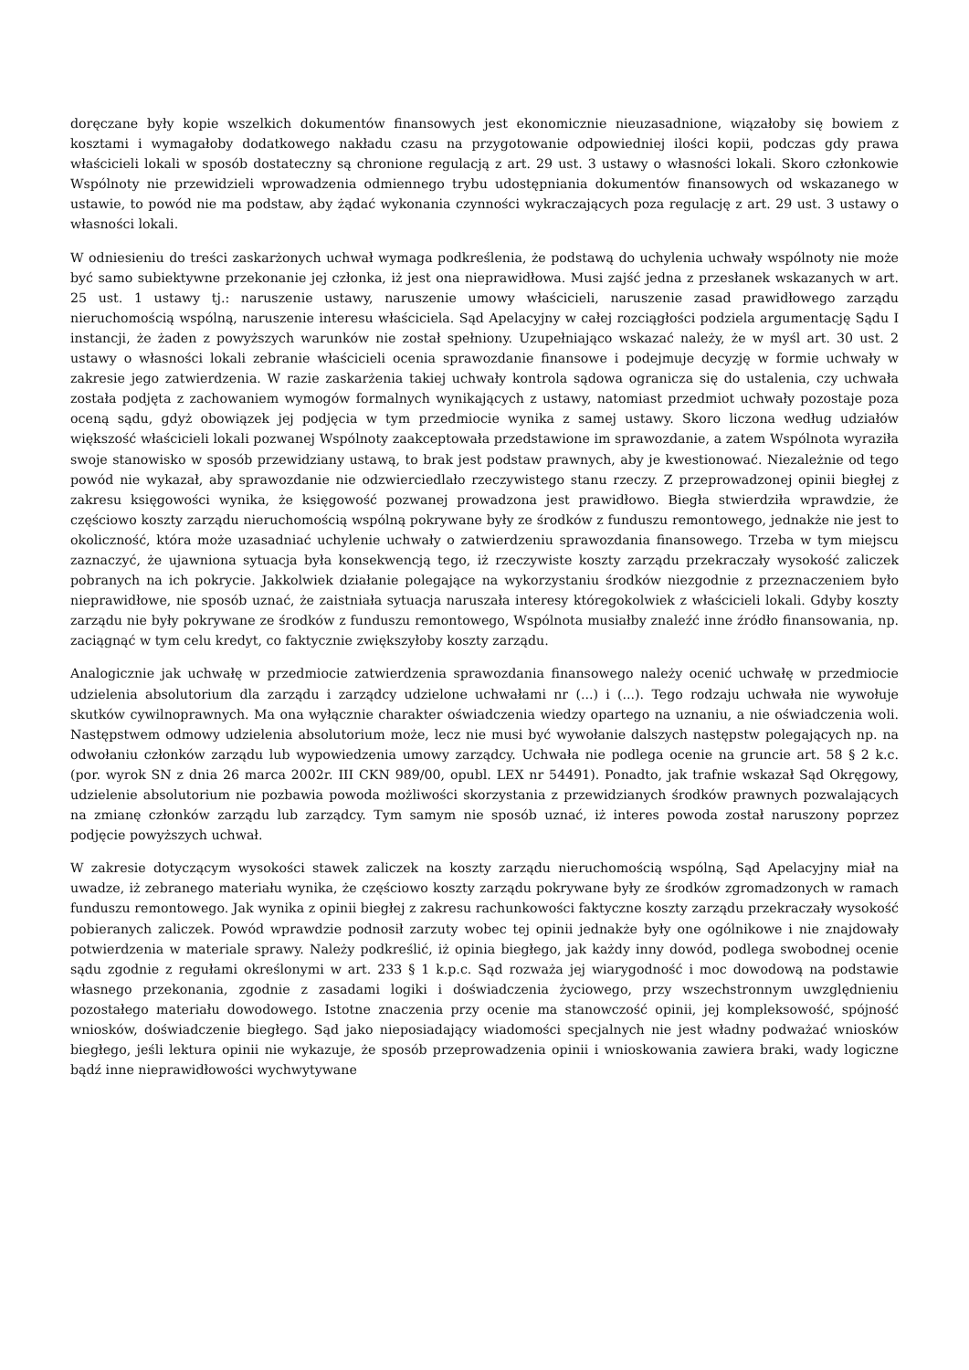doręczane były kopie wszelkich dokumentów finansowych jest ekonomicznie nieuzasadnione, wiązałoby się bowiem z kosztami i wymagałoby dodatkowego nakładu czasu na przygotowanie odpowiedniej ilości kopii, podczas gdy prawa właścicieli lokali w sposób dostateczny są chronione regulacją z art. 29 ust. 3 ustawy o własności lokali. Skoro członkowie Wspólnoty nie przewidzieli wprowadzenia odmiennego trybu udostępniania dokumentów finansowych od wskazanego w ustawie, to powód nie ma podstaw, aby żądać wykonania czynności wykraczających poza regulację z art. 29 ust. 3 ustawy o własności lokali.
W odniesieniu do treści zaskarżonych uchwał wymaga podkreślenia, że podstawą do uchylenia uchwały wspólnoty nie może być samo subiektywne przekonanie jej członka, iż jest ona nieprawidłowa. Musi zajść jedna z przesłanek wskazanych w art. 25 ust. 1 ustawy tj.: naruszenie ustawy, naruszenie umowy właścicieli, naruszenie zasad prawidłowego zarządu nieruchomością wspólną, naruszenie interesu właściciela. Sąd Apelacyjny w całej rozciągłości podziela argumentację Sądu I instancji, że żaden z powyższych warunków nie został spełniony. Uzupełniająco wskazać należy, że w myśl art. 30 ust. 2 ustawy o własności lokali zebranie właścicieli ocenia sprawozdanie finansowe i podejmuje decyzję w formie uchwały w zakresie jego zatwierdzenia. W razie zaskarżenia takiej uchwały kontrola sądowa ogranicza się do ustalenia, czy uchwała została podjęta z zachowaniem wymogów formalnych wynikających z ustawy, natomiast przedmiot uchwały pozostaje poza oceną sądu, gdyż obowiązek jej podjęcia w tym przedmiocie wynika z samej ustawy. Skoro liczona według udziałów większość właścicieli lokali pozwanej Wspólnoty zaakceptowała przedstawione im sprawozdanie, a zatem Wspólnota wyraziła swoje stanowisko w sposób przewidziany ustawą, to brak jest podstaw prawnych, aby je kwestionować. Niezależnie od tego powód nie wykazał, aby sprawozdanie nie odzwierciedlało rzeczywistego stanu rzeczy. Z przeprowadzonej opinii biegłej z zakresu księgowości wynika, że księgowość pozwanej prowadzona jest prawidłowo. Biegła stwierdziła wprawdzie, że częściowo koszty zarządu nieruchomością wspólną pokrywane były ze środków z funduszu remontowego, jednakże nie jest to okoliczność, która może uzasadniać uchylenie uchwały o zatwierdzeniu sprawozdania finansowego. Trzeba w tym miejscu zaznaczyć, że ujawniona sytuacja była konsekwencją tego, iż rzeczywiste koszty zarządu przekraczały wysokość zaliczek pobranych na ich pokrycie. Jakkolwiek działanie polegające na wykorzystaniu środków niezgodnie z przeznaczeniem było nieprawidłowe, nie sposób uznać, że zaistniała sytuacja naruszała interesy któregokolwiek z właścicieli lokali. Gdyby koszty zarządu nie były pokrywane ze środków z funduszu remontowego, Wspólnota musiałby znaleźć inne źródło finansowania, np. zaciągnąć w tym celu kredyt, co faktycznie zwiększyłoby koszty zarządu.
Analogicznie jak uchwałę w przedmiocie zatwierdzenia sprawozdania finansowego należy ocenić uchwałę w przedmiocie udzielenia absolutorium dla zarządu i zarządcy udzielone uchwałami nr (...) i (...). Tego rodzaju uchwała nie wywołuje skutków cywilnoprawnych. Ma ona wyłącznie charakter oświadczenia wiedzy opartego na uznaniu, a nie oświadczenia woli. Następstwem odmowy udzielenia absolutorium może, lecz nie musi być wywołanie dalszych następstw polegających np. na odwołaniu członków zarządu lub wypowiedzenia umowy zarządcy. Uchwała nie podlega ocenie na gruncie art. 58 § 2 k.c. (por. wyrok SN z dnia 26 marca 2002r. III CKN 989/00, opubl. LEX nr 54491). Ponadto, jak trafnie wskazał Sąd Okręgowy, udzielenie absolutorium nie pozbawia powoda możliwości skorzystania z przewidzianych środków prawnych pozwalających na zmianę członków zarządu lub zarządcy. Tym samym nie sposób uznać, iż interes powoda został naruszony poprzez podjęcie powyższych uchwał.
W zakresie dotyczącym wysokości stawek zaliczek na koszty zarządu nieruchomością wspólną, Sąd Apelacyjny miał na uwadze, iż zebranego materiału wynika, że częściowo koszty zarządu pokrywane były ze środków zgromadzonych w ramach funduszu remontowego. Jak wynika z opinii biegłej z zakresu rachunkowości faktyczne koszty zarządu przekraczały wysokość pobieranych zaliczek. Powód wprawdzie podnosił zarzuty wobec tej opinii jednakże były one ogólnikowe i nie znajdowały potwierdzenia w materiale sprawy. Należy podkreślić, iż opinia biegłego, jak każdy inny dowód, podlega swobodnej ocenie sądu zgodnie z regułami określonymi w art. 233 § 1 k.p.c. Sąd rozważa jej wiarygodność i moc dowodową na podstawie własnego przekonania, zgodnie z zasadami logiki i doświadczenia życiowego, przy wszechstronnym uwzględnieniu pozostałego materiału dowodowego. Istotne znaczenia przy ocenie ma stanowczość opinii, jej kompleksowość, spójność wniosków, doświadczenie biegłego. Sąd jako nieposiadający wiadomości specjalnych nie jest władny podważać wniosków biegłego, jeśli lektura opinii nie wykazuje, że sposób przeprowadzenia opinii i wnioskowania zawiera braki, wady logiczne bądź inne nieprawidłowości wychwytywane